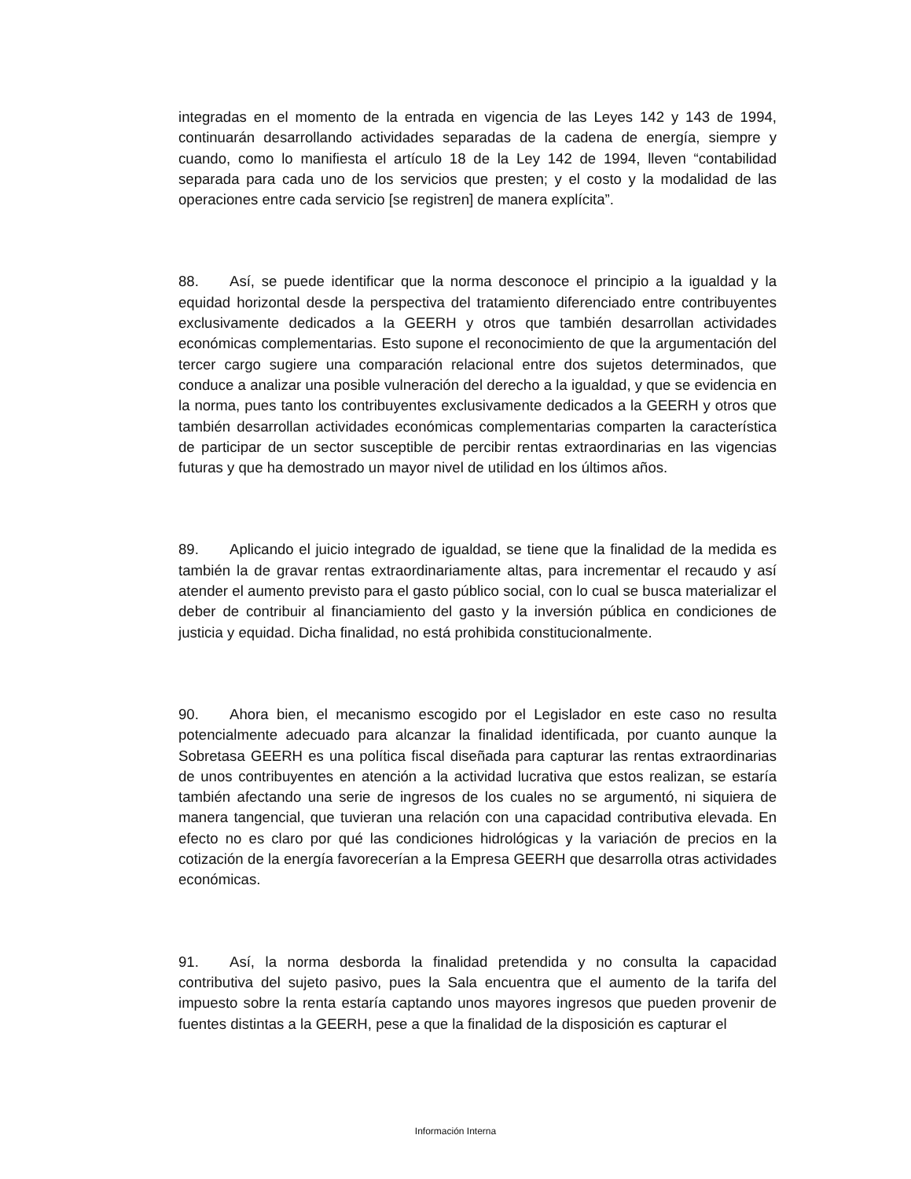integradas en el momento de la entrada en vigencia de las Leyes 142 y 143 de 1994, continuarán desarrollando actividades separadas de la cadena de energía, siempre y cuando, como lo manifiesta el artículo 18 de la Ley 142 de 1994, lleven “contabilidad separada para cada uno de los servicios que presten; y el costo y la modalidad de las operaciones entre cada servicio [se registren] de manera explícita”.
88. Así, se puede identificar que la norma desconoce el principio a la igualdad y la equidad horizontal desde la perspectiva del tratamiento diferenciado entre contribuyentes exclusivamente dedicados a la GEERH y otros que también desarrollan actividades económicas complementarias. Esto supone el reconocimiento de que la argumentación del tercer cargo sugiere una comparación relacional entre dos sujetos determinados, que conduce a analizar una posible vulneración del derecho a la igualdad, y que se evidencia en la norma, pues tanto los contribuyentes exclusivamente dedicados a la GEERH y otros que también desarrollan actividades económicas complementarias comparten la característica de participar de un sector susceptible de percibir rentas extraordinarias en las vigencias futuras y que ha demostrado un mayor nivel de utilidad en los últimos años.
89. Aplicando el juicio integrado de igualdad, se tiene que la finalidad de la medida es también la de gravar rentas extraordinariamente altas, para incrementar el recaudo y así atender el aumento previsto para el gasto público social, con lo cual se busca materializar el deber de contribuir al financiamiento del gasto y la inversión pública en condiciones de justicia y equidad. Dicha finalidad, no está prohibida constitucionalmente.
90. Ahora bien, el mecanismo escogido por el Legislador en este caso no resulta potencialmente adecuado para alcanzar la finalidad identificada, por cuanto aunque la Sobretasa GEERH es una política fiscal diseñada para capturar las rentas extraordinarias de unos contribuyentes en atención a la actividad lucrativa que estos realizan, se estaría también afectando una serie de ingresos de los cuales no se argumentó, ni siquiera de manera tangencial, que tuvieran una relación con una capacidad contributiva elevada. En efecto no es claro por qué las condiciones hidrológicas y la variación de precios en la cotización de la energía favorecerían a la Empresa GEERH que desarrolla otras actividades económicas.
91. Así, la norma desborda la finalidad pretendida y no consulta la capacidad contributiva del sujeto pasivo, pues la Sala encuentra que el aumento de la tarifa del impuesto sobre la renta estaría captando unos mayores ingresos que pueden provenir de fuentes distintas a la GEERH, pese a que la finalidad de la disposición es capturar el
Información Interna